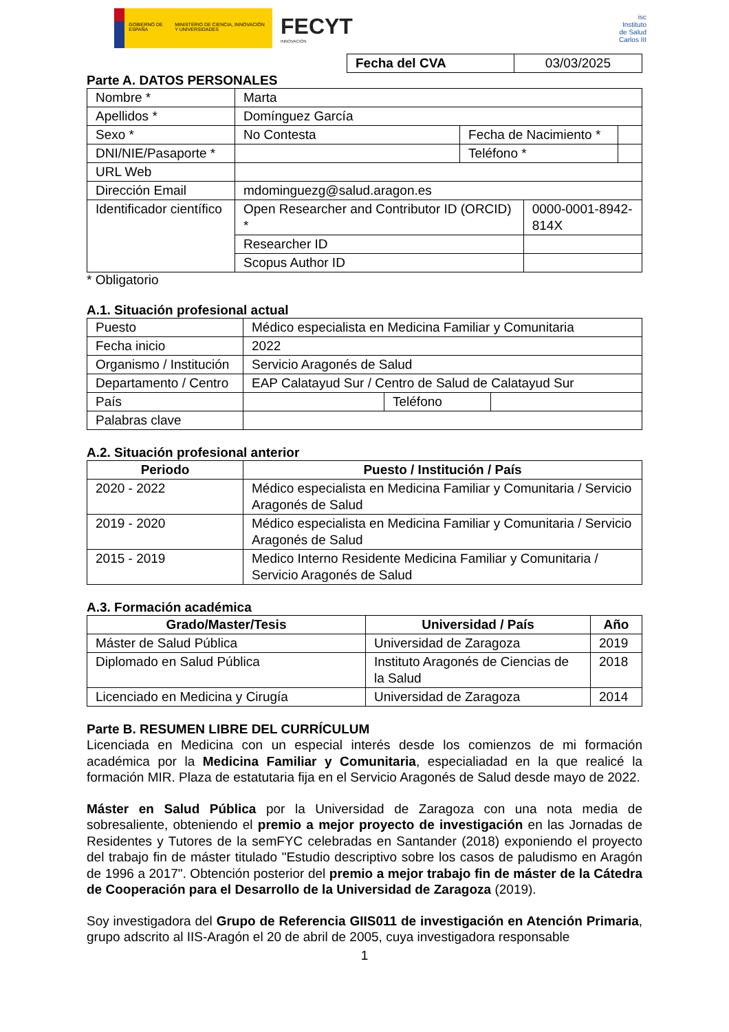GOBIERNO DE ESPAÑA MINISTERIO DE CIENCIA, INNOVACIÓN Y UNIVERSIDADES
FECYT
INNOVACIÓN
isc
Instituto
de Salud
Carlos III
| Fecha del CVA | 03/03/2025 |
Parte A. DATOS PERSONALES
| Nombre * | Marta | | | |
| Apellidos * | Domínguez García | | | |
| Sexo * | No Contesta | Fecha de Nacimiento * | | |
| DNI/NIE/Pasaporte * | | Teléfono * | | |
| URL Web | | | | |
| Dirección Email | mdominguezg@salud.aragon.es | | | |
| Identificador científico | Open Researcher and Contributor ID (ORCID) * | | 0000-0001-8942-814X | |
| | Researcher ID | | | |
| | Scopus Author ID | | | |
* Obligatorio
A.1. Situación profesional actual
| Puesto | Médico especialista en Medicina Familiar y Comunitaria | | |
| Fecha inicio | 2022 | | |
| Organismo / Institución | Servicio Aragonés de Salud | | |
| Departamento / Centro | EAP Calatayud Sur / Centro de Salud de Calatayud Sur | | |
| País | | Teléfono | |
| Palabras clave | | | |
A.2. Situación profesional anterior
| Periodo | Puesto / Institución / País |
| --- | --- |
| 2020 - 2022 | Médico especialista en Medicina Familiar y Comunitaria / Servicio Aragonés de Salud |
| 2019 - 2020 | Médico especialista en Medicina Familiar y Comunitaria / Servicio Aragonés de Salud |
| 2015 - 2019 | Medico Interno Residente Medicina Familiar y Comunitaria / Servicio Aragonés de Salud |
A.3. Formación académica
| Grado/Master/Tesis | Universidad / País | Año |
| --- | --- | --- |
| Máster de Salud Pública | Universidad de Zaragoza | 2019 |
| Diplomado en Salud Pública | Instituto Aragonés de Ciencias de la Salud | 2018 |
| Licenciado en Medicina y Cirugía | Universidad de Zaragoza | 2014 |
Parte B. RESUMEN LIBRE DEL CURRÍCULUM
Licenciada en Medicina con un especial interés desde los comienzos de mi formación académica por la Medicina Familiar y Comunitaria, especialiadad en la que realicé la formación MIR. Plaza de estatutaria fija en el Servicio Aragonés de Salud desde mayo de 2022.
Máster en Salud Pública por la Universidad de Zaragoza con una nota media de sobresaliente, obteniendo el premio a mejor proyecto de investigación en las Jornadas de Residentes y Tutores de la semFYC celebradas en Santander (2018) exponiendo el proyecto del trabajo fin de máster titulado "Estudio descriptivo sobre los casos de paludismo en Aragón de 1996 a 2017". Obtención posterior del premio a mejor trabajo fin de máster de la Cátedra de Cooperación para el Desarrollo de la Universidad de Zaragoza (2019).
Soy investigadora del Grupo de Referencia GIIS011 de investigación en Atención Primaria, grupo adscrito al IIS-Aragón el 20 de abril de 2005, cuya investigadora responsable
1